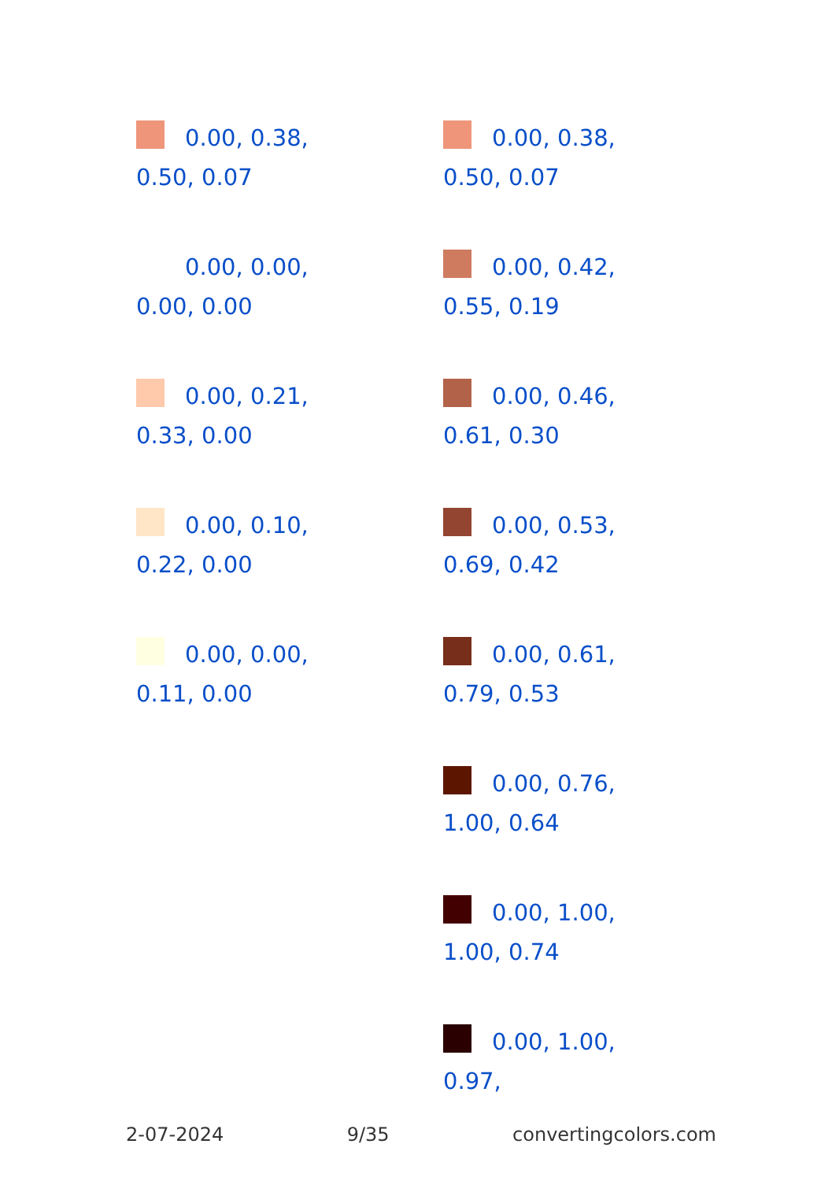0.00, 0.38, 0.50, 0.07
0.00, 0.00, 0.00, 0.00
0.00, 0.21, 0.33, 0.00
0.00, 0.10, 0.22, 0.00
0.00, 0.00, 0.11, 0.00
0.00, 0.38, 0.50, 0.07
0.00, 0.42, 0.55, 0.19
0.00, 0.46, 0.61, 0.30
0.00, 0.53, 0.69, 0.42
0.00, 0.61, 0.79, 0.53
0.00, 0.76, 1.00, 0.64
0.00, 1.00, 1.00, 0.74
0.00, 1.00, 0.97,
2-07-2024 9/35 convertingcolors.com